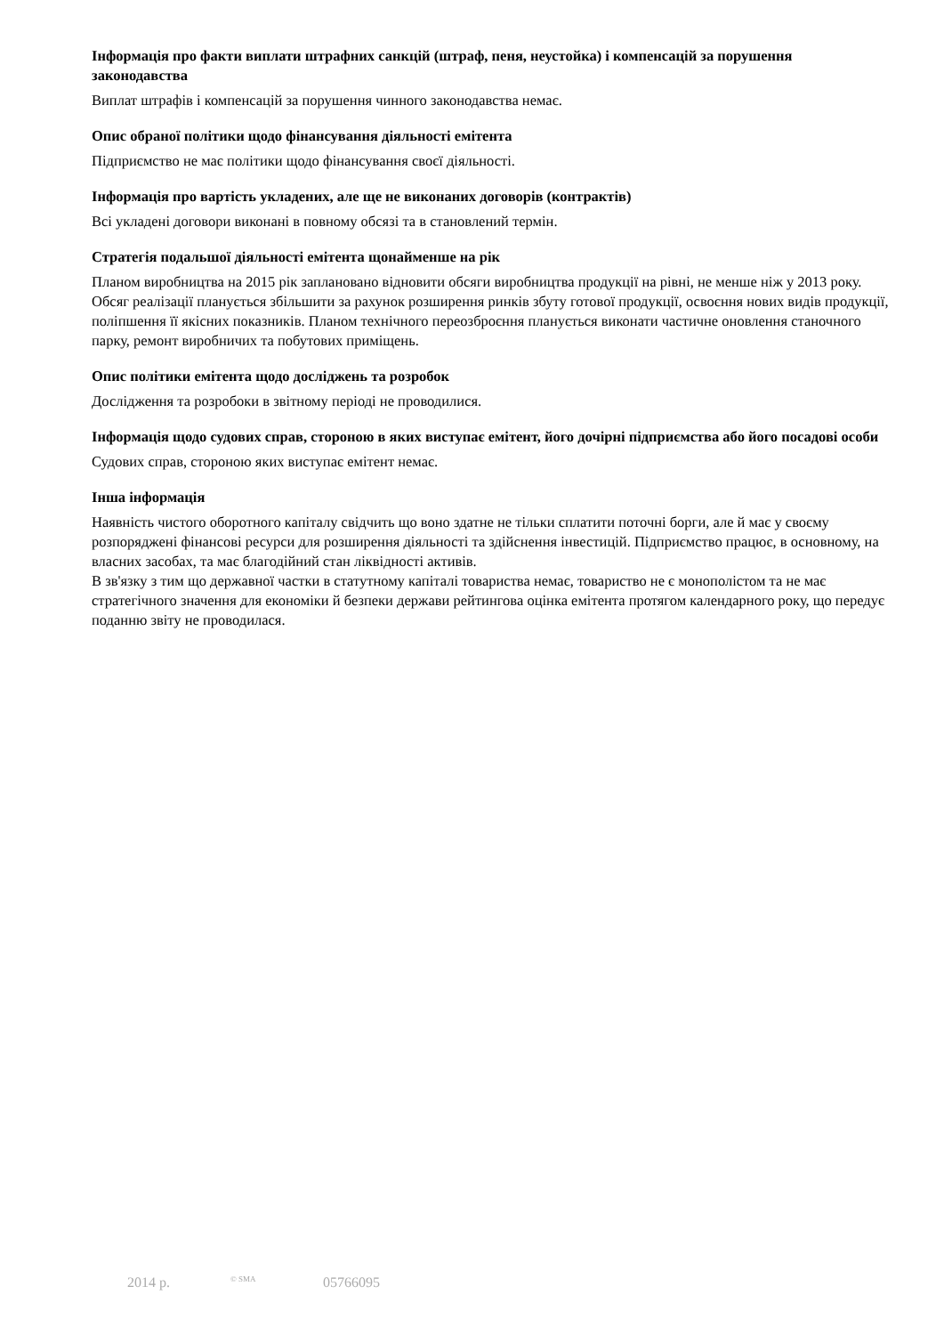Інформація про факти виплати штрафних санкцій (штраф, пеня, неустойка) і компенсацій за порушення законодавства
Виплат штрафів і компенсацій за порушення чинного законодавства немає.
Опис обраної політики щодо фінансування діяльності емітента
Підприємство не має політики щодо фінансування своєї діяльності.
Інформація про вартість укладених, але ще не виконаних договорів (контрактів)
Всі укладені договори виконані в повному обсязі та в становлений термін.
Стратегія подальшої діяльності емітента щонайменше на рік
Планом виробництва на 2015 рік заплановано відновити обсяги виробництва продукції на рівні, не менше ніж у 2013 року. Обсяг реалізації планується збільшити за рахунок розширення ринків збуту готової продукції, освоєння нових видів продукції, поліпшення її якісних показників. Планом технічного переозброєння планується виконати частичне оновлення станочного парку, ремонт виробничих та побутових приміщень.
Опис політики емітента щодо досліджень та розробок
Дослідження та розробоки в звітному періоді не проводилися.
Інформація щодо судових справ, стороною в яких виступає емітент, його дочірні підприємства або його посадові особи
Судових справ, стороною яких виступає емітент немає.
Інша інформація
Наявність чистого оборотного капіталу свідчить що воно здатне не тільки сплатити поточні борги, але й має у своєму розпоряджені фінансові ресурси для розширення діяльності та здійснення інвестицій. Підприємство працює, в основному, на власних засобах, та має благодійний стан ліквідності активів.
В зв'язку з тим що державної частки в статутному капіталі товариства немає, товариство не є монополістом та не має стратегічного значення для економіки й безпеки держави рейтингова оцінка емітента протягом календарного року, що передує поданню звіту не проводилася.
2014 р. © SMA 05766095